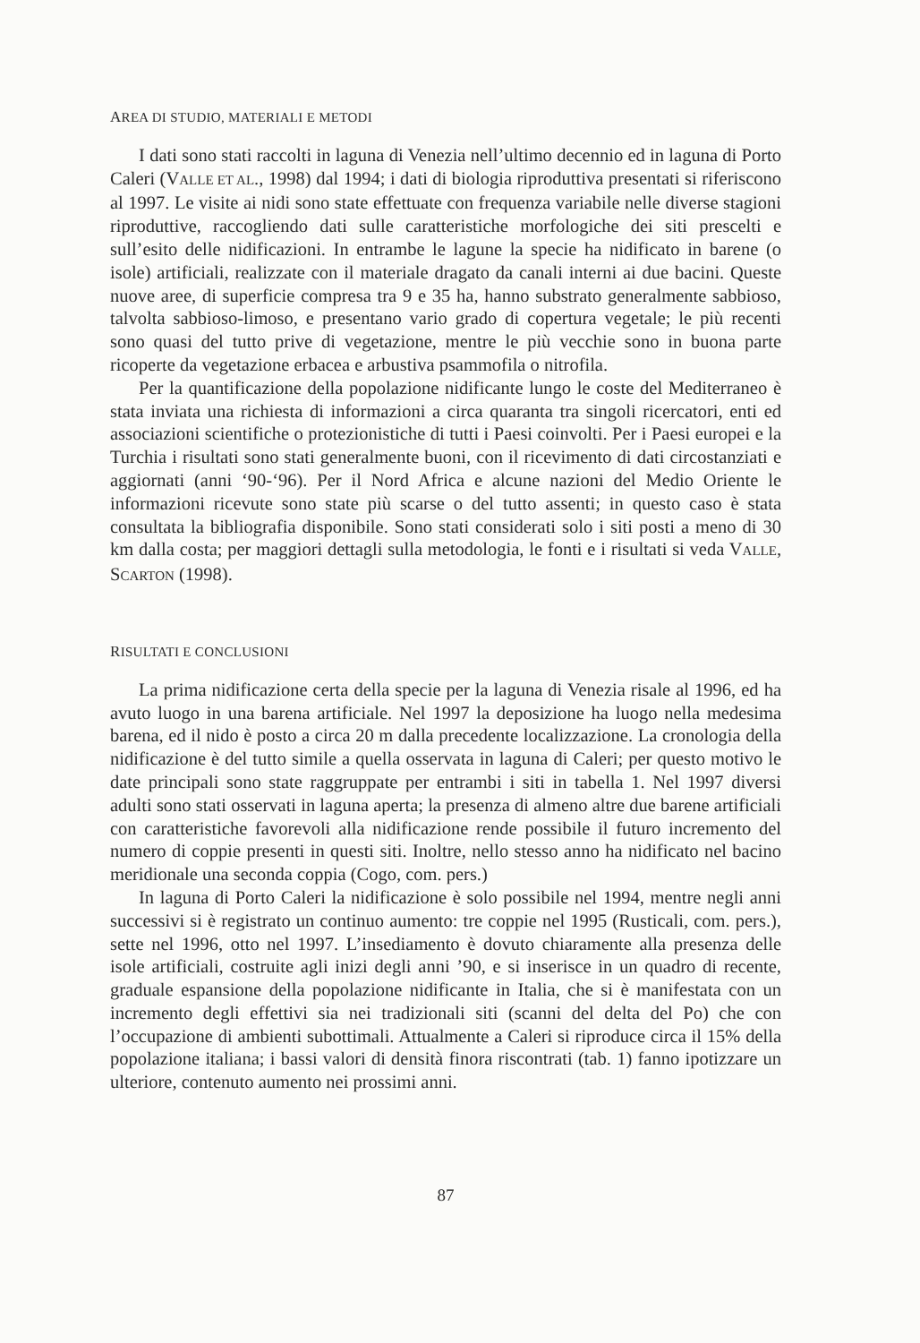AREA DI STUDIO, MATERIALI E METODI
I dati sono stati raccolti in laguna di Venezia nell’ultimo decennio ed in laguna di Porto Caleri (VALLE ET AL., 1998) dal 1994; i dati di biologia riproduttiva presentati si riferiscono al 1997. Le visite ai nidi sono state effettuate con frequenza variabile nelle diverse stagioni riproduttive, raccogliendo dati sulle caratteristiche morfologiche dei siti prescelti e sull’esito delle nidificazioni. In entrambe le lagune la specie ha nidificato in barene (o isole) artificiali, realizzate con il materiale dragato da canali interni ai due bacini. Queste nuove aree, di superficie compresa tra 9 e 35 ha, hanno substrato generalmente sabbioso, talvolta sabbioso-limoso, e presentano vario grado di copertura vegetale; le più recenti sono quasi del tutto prive di vegetazione, mentre le più vecchie sono in buona parte ricoperte da vegetazione erbacea e arbustiva psammofila o nitrofila.
Per la quantificazione della popolazione nidificante lungo le coste del Mediterraneo è stata inviata una richiesta di informazioni a circa quaranta tra singoli ricercatori, enti ed associazioni scientifiche o protezionistiche di tutti i Paesi coinvolti. Per i Paesi europei e la Turchia i risultati sono stati generalmente buoni, con il ricevimento di dati circostanziati e aggiornati (anni ‘90-‘96). Per il Nord Africa e alcune nazioni del Medio Oriente le informazioni ricevute sono state più scarse o del tutto assenti; in questo caso è stata consultata la bibliografia disponibile. Sono stati considerati solo i siti posti a meno di 30 km dalla costa; per maggiori dettagli sulla metodologia, le fonti e i risultati si veda VALLE, SCARTON (1998).
RISULTATI E CONCLUSIONI
La prima nidificazione certa della specie per la laguna di Venezia risale al 1996, ed ha avuto luogo in una barena artificiale. Nel 1997 la deposizione ha luogo nella medesima barena, ed il nido è posto a circa 20 m dalla precedente localizzazione. La cronologia della nidificazione è del tutto simile a quella osservata in laguna di Caleri; per questo motivo le date principali sono state raggruppate per entrambi i siti in tabella 1. Nel 1997 diversi adulti sono stati osservati in laguna aperta; la presenza di almeno altre due barene artificiali con caratteristiche favorevoli alla nidificazione rende possibile il futuro incremento del numero di coppie presenti in questi siti. Inoltre, nello stesso anno ha nidificato nel bacino meridionale una seconda coppia (Cogo, com. pers.)
In laguna di Porto Caleri la nidificazione è solo possibile nel 1994, mentre negli anni successivi si è registrato un continuo aumento: tre coppie nel 1995 (Rusticali, com. pers.), sette nel 1996, otto nel 1997. L’insediamento è dovuto chiaramente alla presenza delle isole artificiali, costruite agli inizi degli anni ’90, e si inserisce in un quadro di recente, graduale espansione della popolazione nidificante in Italia, che si è manifestata con un incremento degli effettivi sia nei tradizionali siti (scanni del delta del Po) che con l’occupazione di ambienti subottimali. Attualmente a Caleri si riproduce circa il 15% della popolazione italiana; i bassi valori di densità finora riscontrati (tab. 1) fanno ipotizzare un ulteriore, contenuto aumento nei prossimi anni.
87